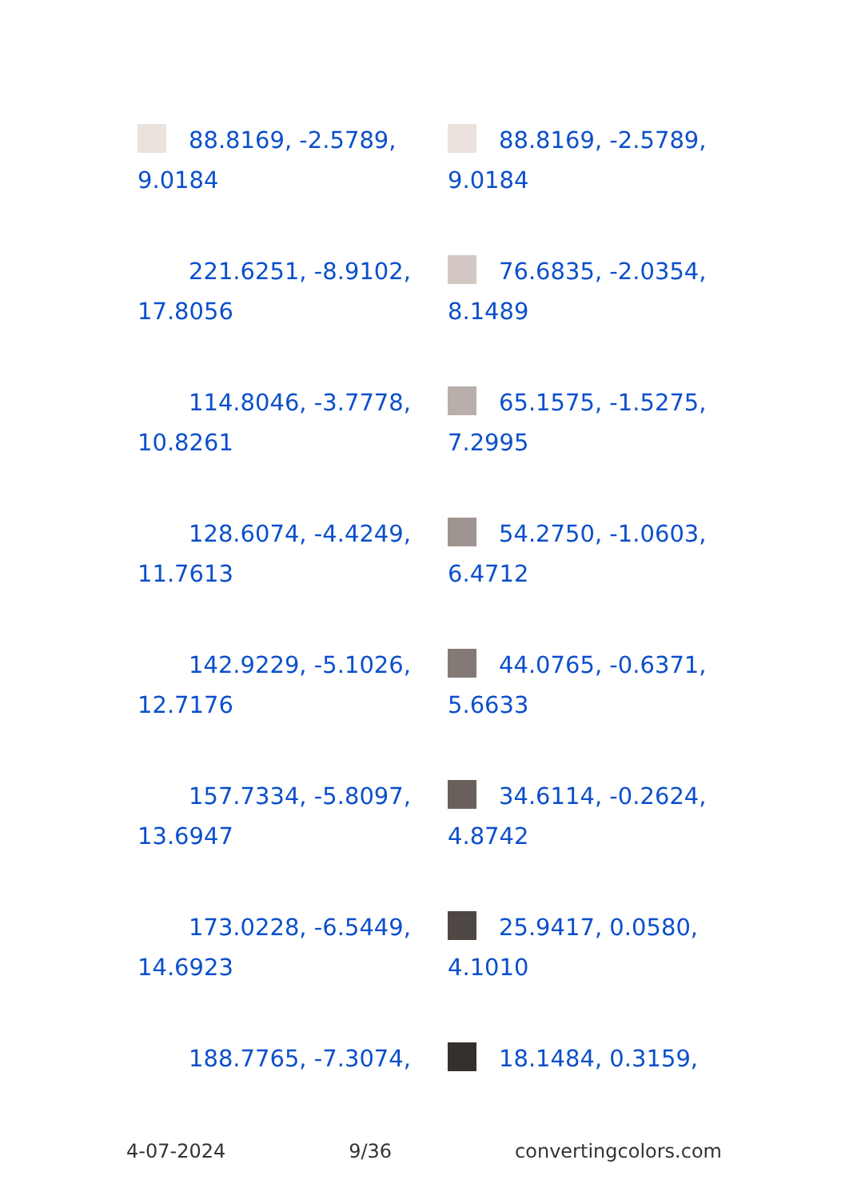88.8169, -2.5789, 9.0184
88.8169, -2.5789, 9.0184
221.6251, -8.9102, 17.8056
76.6835, -2.0354, 8.1489
114.8046, -3.7778, 10.8261
65.1575, -1.5275, 7.2995
128.6074, -4.4249, 11.7613
54.2750, -1.0603, 6.4712
142.9229, -5.1026, 12.7176
44.0765, -0.6371, 5.6633
157.7334, -5.8097, 13.6947
34.6114, -0.2624, 4.8742
173.0228, -6.5449, 14.6923
25.9417, 0.0580, 4.1010
188.7765, -7.3074,
18.1484, 0.3159,
4-07-2024 9/36 convertingcolors.com